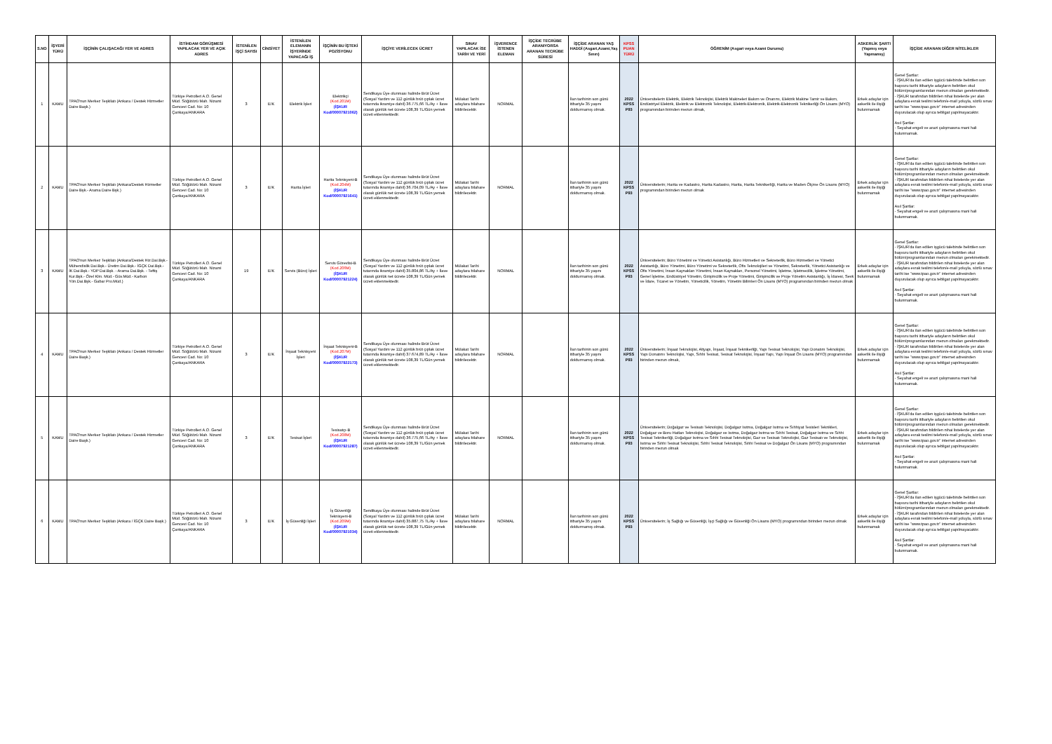| S.NO | İŞYERİ TÜRÜ | İŞÇİNİN ÇALIŞACAĞI YER VE ADRES | İSTİHDAM GÖRÜŞMESİ YAPILACAK YER VE AÇIK ADRES | İSTENİLEN İŞÇİ SAYISI | CİNSİYET | İSTENİLEN ELEMANIN İŞYERİNDE YAPACAĞI İŞ | İŞÇİNİN BU İŞTEKİ POZİSYONU | İŞÇİYE VERİLECEK ÜCRET | SINAV YAPILACAK İSE TARİH VE YERİ | İŞVERENCE İSTENEN ELEMAN | İŞÇİDE TECRÜBE ARANIYORSA ARANAN TECRÜBE SÜRESİ | İŞÇİDE ARANAN YAŞ HADDİ (Asgari,Azami,Yaş Sınırı) | KPSS PUAN TÜRÜ | ÖĞRENİM (Asgari veya Azami Durumu) | ASKERLİK ŞARTI (Yapmış veya Yapmamış) | İŞÇİDE ARANAN DİĞER NİTELİKLER |
| --- | --- | --- | --- | --- | --- | --- | --- | --- | --- | --- | --- | --- | --- | --- | --- | --- |
| 1 | KAMU | TPAO'nun Merkez Teşkilatı (Ankara / Destek Hizmetler Daire Başk.) | Türkiye Petrolleri A.O. Genel Müd. Söğütözü Mah. Nizami Gencevi Cad. No: 10 Çankaya/ANKARA | 3 | E/K | Elektrik İşleri | Elektrikçi (Kod.201M) (İŞKUR Kod/00007921062) | Sendikaya Üye olunması halinde Brüt Ücret (Sosyal Yardım ve 112 günlük brüt çıplak ücret tutarında ikramiye dahil) 36.775,66 TL/Ay + İlave olarak günlük net ücrete 108,39 TL/Gün yemek ücreti eklenmektedir. | Mülakat Tarihi adaylara bilahare bildirilecektir. | NORMAL | | İlan tarihinin son günü itibariyle 35 yaşını doldurmamış olmak. | 2022 KPSS P93 | Üniversitelerin Elektrik, Elektrik Teknolojisi, Elektrik Makineleri Bakım ve Onarımı, Elektrik Makine Tamir ve Bakım, Endüstriyel Elektrik, Elektrik ve Elektronik Teknolojisi, Elektrik-Elektronik, Elektrik-Elektronik Teknikerliği Ön Lisans (MYO) programından birinden mezun olmak, | Erkek adaylar için askerlik ile ilişiği bulunmamak | Genel Şartlar: - İŞKUR'da ilan edilen işgücü talebinde belirtilen son başvuru tarihi itibariyle adayların belirtilen okul bölüm/programlarından mezun olmaları gerekmektedir. - İŞKUR tarafından bildirilen nihai listelerde yer alan adaylara evrak teslimi telefon/e-mail yoluyla, sözlü sınav tarihi ise "www.tpao.gov.tr" internet adresinden duyurulacak olup ayrıca tebligat yapılmayacaktır. Asıl Şartlar: - Seyahat engeli ve arazi çalışmasına mani hali bulunmamak. |
| 2 | KAMU | TPAO'nun Merkez Teşkilatı (Ankara/Destek Hizmetler Daire Bşk.- Arama Daire Bşk.) | Türkiye Petrolleri A.O. Genel Müd. Söğütözü Mah. Nizami Gencevi Cad. No: 10 Çankaya/ANKARA | 3 | E/K | Harita İşleri | Harita Teknisyeni-B (Kod.204M) (İŞKUR Kod/00007921641) | Sendikaya Üye olunması halinde Brüt Ücret (Sosyal Yardım ve 112 günlük brüt çıplak ücret tutarında ikramiye dahil) 36.704,09 TL/Ay + İlave olarak günlük net ücrete 108,39 TL/Gün yemek ücreti eklenmektedir. | Mülakat Tarihi adaylara bilahare bildirilecektir. | NORMAL | | İlan tarihinin son günü itibariyle 35 yaşını doldurmamış olmak. | 2022 KPSS P93 | Üniversitelerin; Harita ve Kadastro, Harita Kadastro, Harita, Harita Teknikerliği, Harita ve Maden Ölçme Ön Lisans (MYO) programından birinden mezun olmak | Erkek adaylar için askerlik ile ilişiği bulunmamak | Genel Şartlar: - İŞKUR'da ilan edilen işgücü talebinde belirtilen son başvuru tarihi itibariyle adayların belirtilen okul bölüm/programlarından mezun olmaları gerekmektedir. - İŞKUR tarafından bildirilen nihai listelerde yer alan adaylara evrak teslimi telefon/e-mail yoluyla, sözlü sınav tarihi ise "www.tpao.gov.tr" internet adresinden duyurulacak olup ayrıca tebligat yapılmayacaktır. Asıl Şartlar: - Seyahat engeli ve arazi çalışmasına mani hali bulunmamak. |
| 3 | KAMU | TPAO'nun Merkez Teşkilatı (Ankara/Destek Hiz.Dai.Bşk.- Mühendislik Dai.Bşk.- Üretim Dai.Bşk.- İGÇK Dai.Bşk.- İK Dai.Bşk.- YDP Dai.Bşk. - Arama Dai.Bşk. - Teftiş Kur.Bşk.- Özel Klm. Müd.- Güv.Müd.- Karbon Yön.Dai.Bşk.- Gabar Pro.Müd.) | Türkiye Petrolleri A.O. Genel Müd. Söğütözü Mah. Nizami Gencevi Cad. No: 10 Çankaya/ANKARA | 19 | E/K | Servis (Büro) İşleri | Servis Görevlisi-B (Kod.206M) (İŞKUR Kod/00007921224) | Sendikaya Üye olunması halinde Brüt Ücret (Sosyal Yardım ve 112 günlük brüt çıplak ücret tutarında ikramiye dahil) 35.804,86 TL/Ay + İlave olarak günlük net ücrete 108,39 TL/Gün yemek ücreti eklenmektedir. | Mülakat Tarihi adaylara bilahare bildirilecektir. | NORMAL | | İlan tarihinin son günü itibariyle 35 yaşını doldurmamış olmak. | 2022 KPSS P93 | Üniversitelerin; Büro Yönetimi ve Yönetici Asistanlığı, Büro Hizmetleri ve Sekreterlik, Büro Hizmetleri ve Yönetici Asistanlığı, Büro Yönetimi, Büro Yönetimi ve Sekreterlik, Ofis Teknolojileri ve Yönetimi, Sekreterlik, Yönetici Asistanlığı ve Ofis Yönetimi, İnsan Kaynakları Yönetimi, İnsan Kaynakları, Personel Yönetimi, İşletme, İşletmecilik, İşletme Yönetimi, Genel İşletme, Endüstriyel Yönetim, Girişimcilik ve Proje Yönetimi, Girişimcilik ve Proje Yönetim Asistanlığı, İş İdaresi, Sevk ve İdare, Ticaret ve Yönetim, Yöneticilik, Yönetim, Yönetim Bilimleri Ön Lisans (MYO) programından birinden mezun olmak | Erkek adaylar için askerlik ile ilişiği bulunmamak | Genel Şartlar: - İŞKUR'da ilan edilen işgücü talebinde belirtilen son başvuru tarihi itibariyle adayların belirtilen okul bölüm/programlarından mezun olmaları gerekmektedir. - İŞKUR tarafından bildirilen nihai listelerde yer alan adaylara evrak teslimi telefon/e-mail yoluyla, sözlü sınav tarihi ise "www.tpao.gov.tr" internet adresinden duyurulacak olup ayrıca tebligat yapılmayacaktır. Asıl Şartlar: - Seyahat engeli ve arazi çalışmasına mani hali bulunmamak. |
| 4 | KAMU | TPAO'nun Merkez Teşkilatı (Ankara / Destek Hizmetler Daire Başk.) | Türkiye Petrolleri A.O. Genel Müd. Söğütözü Mah. Nizami Gencevi Cad. No: 10 Çankaya/ANKARA | 3 | E/K | İnşaat Teknisyeni İşleri | İnşaat Teknisyeni-B (Kod.207M) (İŞKUR Kod/00007922173) | Sendikaya Üye olunması halinde Brüt Ücret (Sosyal Yardım ve 112 günlük brüt çıplak ücret tutarında ikramiye dahil) 37.674,89 TL/Ay + İlave olarak günlük net ücrete 108,39 TL/Gün yemek ücreti eklenmektedir. | Mülakat Tarihi adaylara bilahare bildirilecektir. | NORMAL | | İlan tarihinin son günü itibariyle 35 yaşını doldurmamış olmak. | 2022 KPSS P93 | Üniversitelerin; İnşaat Teknolojisi, Altyapı, İnşaat, İnşaat Teknikerliği, Yapı Tesisat Teknolojisi, Yapı Donatım Teknolojisi, Yapı Donatımı Teknolojisi, Yapı, Sıhhi Tesisat, Tesisat Teknolojisi, İnşaat Yapı, Yapı İnşaat Ön Lisans (MYO) programından birinden mezun olmak, | Erkek adaylar için askerlik ile ilişiği bulunmamak | Genel Şartlar: - İŞKUR'da ilan edilen işgücü talebinde belirtilen son başvuru tarihi itibariyle adayların belirtilen okul bölüm/programlarından mezun olmaları gerekmektedir. - İŞKUR tarafından bildirilen nihai listelerde yer alan adaylara evrak teslimi telefon/e-mail yoluyla, sözlü sınav tarihi ise "www.tpao.gov.tr" internet adresinden duyurulacak olup ayrıca tebligat yapılmayacaktır. Asıl Şartlar: - Seyahat engeli ve arazi çalışmasına mani hali bulunmamak. |
| 5 | KAMU | TPAO'nun Merkez Teşkilatı (Ankara / Destek Hizmetler Daire Başk.) | Türkiye Petrolleri A.O. Genel Müd. Söğütözü Mah. Nizami Gencevi Cad. No: 10 Çankaya/ANKARA | 3 | E/K | Tesisat İşleri | Tesisatçı-B (Kod.208M) (İŞKUR Kod/00007921287) | Sendikaya Üye olunması halinde Brüt Ücret (Sosyal Yardım ve 112 günlük brüt çıplak ücret tutarında ikramiye dahil) 36.775,66 TL/Ay + İlave olarak günlük net ücrete 108,39 TL/Gün yemek ücreti eklenmektedir. | Mülakat Tarihi adaylara bilahare bildirilecektir. | NORMAL | | İlan tarihinin son günü itibariyle 35 yaşını doldurmamış olmak. | 2022 KPSS P93 | Üniversitelerin; Doğalgaz ve Tesisatı Teknolojisi, Doğalgaz Isıtma, Doğalgaz Isıtma ve Sıhhiyat Tesisleri Teknikleri, Doğalgaz ve Boru Hatları Teknolojisi, Doğalgaz ve Isıtma, Doğalgaz Isıtma ve Sıhhi Tesisat, Doğalgaz Isıtma ve Sıhhi Tesisat Teknikerliği, Doğalgaz Isıtma ve Sıhhi Tesisat Teknolojisi, Gaz ve Tesisatı Teknolojisi, Gaz Tesisatı ve Teknolojisi, Isıtma ve Sıhhi Tesisat Teknolojisi, Sıhhi Tesisat Teknolojisi, Sıhhi Tesisat ve Doğalgaz Ön Lisans (MYO) programından birinden mezun olmak | Erkek adaylar için askerlik ile ilişiği bulunmamak | Genel Şartlar: - İŞKUR'da ilan edilen işgücü talebinde belirtilen son başvuru tarihi itibariyle adayların belirtilen okul bölüm/programlarından mezun olmaları gerekmektedir. - İŞKUR tarafından bildirilen nihai listelerde yer alan adaylara evrak teslimi telefon/e-mail yoluyla, sözlü sınav tarihi ise "www.tpao.gov.tr" internet adresinden duyurulacak olup ayrıca tebligat yapılmayacaktır. Asıl Şartlar: - Seyahat engeli ve arazi çalışmasına mani hali bulunmamak. |
| 6 | KAMU | TPAO'nun Merkez Teşkilatı (Ankara / İGÇK Daire Başk.) | Türkiye Petrolleri A.O. Genel Müd. Söğütözü Mah. Nizami Gencevi Cad. No: 10 Çankaya/ANKARA | 3 | E/K | İş Güvenliği İşleri | İş Güvenliği Teknisyeni-B (Kod.209M) (İŞKUR Kod/00007921034) | Sendikaya Üye olunması halinde Brüt Ücret (Sosyal Yardım ve 112 günlük brüt çıplak ücret tutarında ikramiye dahil) 35.887,75 TL/Ay + İlave olarak günlük net ücrete 108,39 TL/Gün yemek ücreti eklenmektedir. | Mülakat Tarihi adaylara bilahare bildirilecektir. | NORMAL | | İlan tarihinin son günü itibariyle 35 yaşını doldurmamış olmak. | 2022 KPSS P93 | Üniversitelerin; İş Sağlığı ve Güvenliği, İşçi Sağlığı ve Güvenliği Ön Lisans (MYO) programından birinden mezun olmak | Erkek adaylar için askerlik ile ilişiği bulunmamak | Genel Şartlar: - İŞKUR'da ilan edilen işgücü talebinde belirtilen son başvuru tarihi itibariyle adayların belirtilen okul bölüm/programlarından mezun olmaları gerekmektedir. - İŞKUR tarafından bildirilen nihai listelerde yer alan adaylara evrak teslimi telefon/e-mail yoluyla, sözlü sınav tarihi ise "www.tpao.gov.tr" internet adresinden duyurulacak olup ayrıca tebligat yapılmayacaktır. Asıl Şartlar: - Seyahat engeli ve arazi çalışmasına mani hali bulunmamak. |